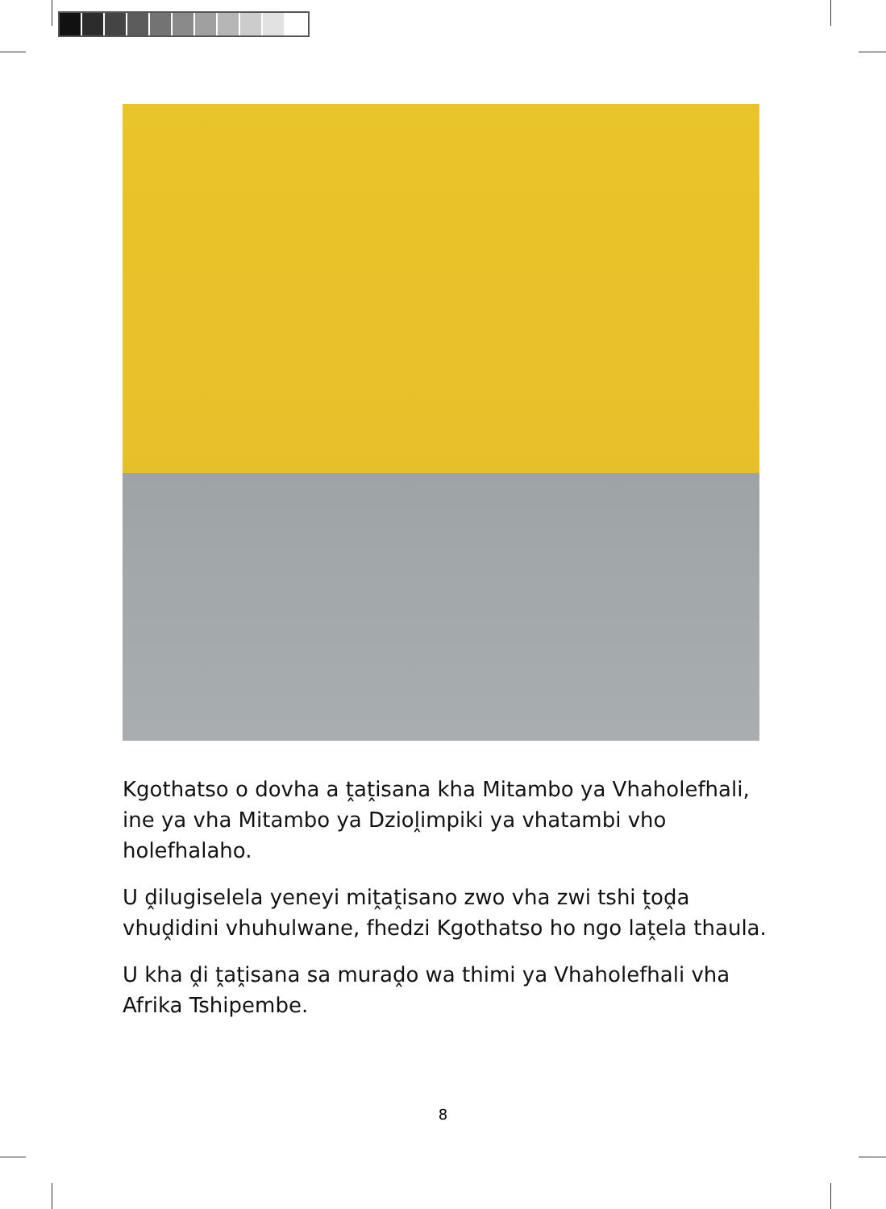Kgothatso o dovha a ṱaṱisana kha Mitambo ya Vhaholefhali, ine ya vha Mitambo ya Dzioḽimpiki ya vhatambi vho holefhalaho.
U ḓilugiselela yeneyi miṱaṱisano zwo vha zwi tshi ṱoḓa vhuḓidini vhuhulwane, fhedzi Kgothatso ho ngo laṱela thaula.
U kha ḓi ṱaṱisana sa muraḓo wa thimi ya Vhaholefhali vha Afrika Tshipembe.
8